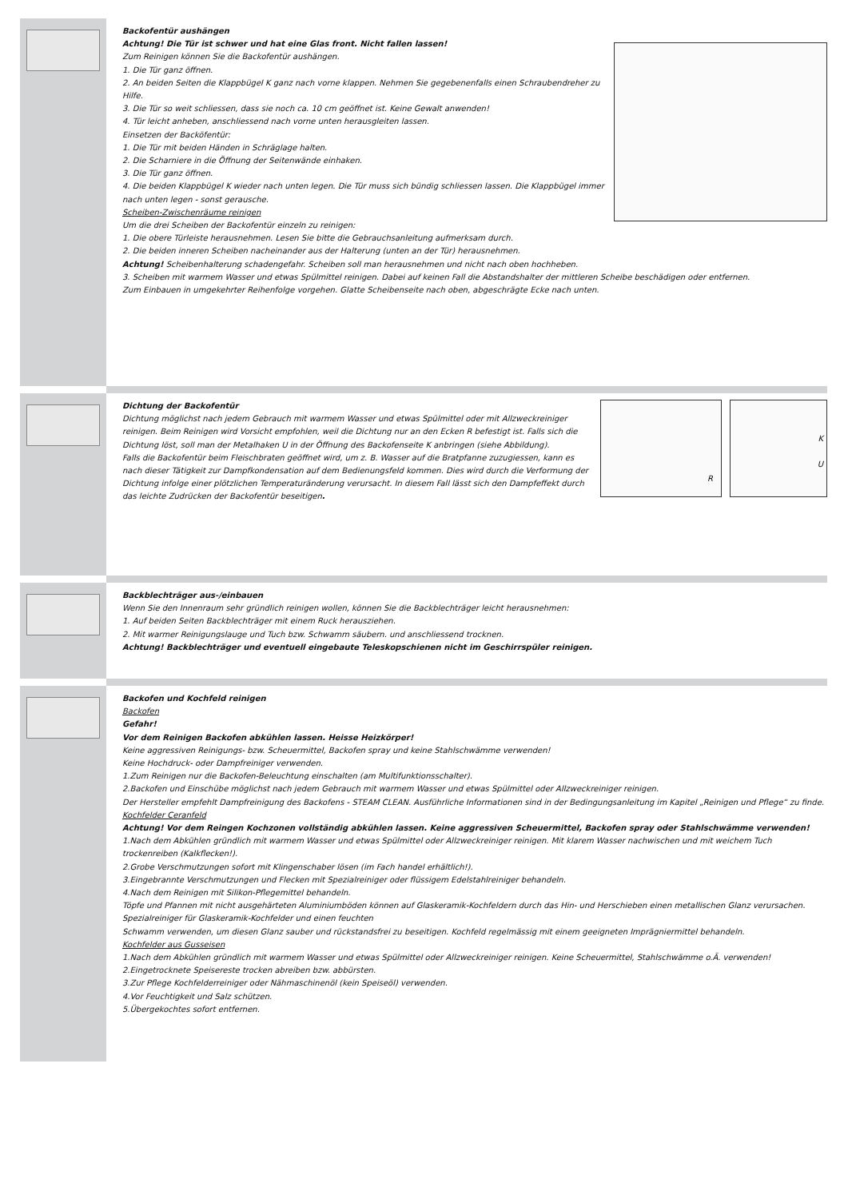Backofentür aushängen
Achtung! Die Tür ist schwer und hat eine Glas front. Nicht fallen lassen!
Zum Reinigen können Sie die Backofentür aushängen.
1. Die Tür ganz öffnen.
2. An beiden Seiten die Klappbügel K ganz nach vorne klappen. Nehmen Sie gegebenenfalls einen Schraubendreher zu Hilfe.
3. Die Tür so weit schliessen, dass sie noch ca. 10 cm geöffnet ist. Keine Gewalt anwenden!
4. Tür leicht anheben, anschliessend nach vorne unten herausgleiten lassen.
Einsetzen der Backöfentür:
1. Die Tür mit beiden Händen in Schräglage halten.
2. Die Scharniere in die Öffnung der Seitenwände einhaken.
3. Die Tür ganz öffnen.
4. Die beiden Klappbügel K wieder nach unten legen. Die Tür muss sich bündig schliessen lassen. Die Klappbügel immer nach unten legen - sonst gerausche.
Scheiben-Zwischenräume reinigen
Um die drei Scheiben der Backofentür einzeln zu reinigen:
1. Die obere Türleiste herausnehmen. Lesen Sie bitte die Gebrauchsanleitung aufmerksam durch.
2. Die beiden inneren Scheiben nacheinander aus der Halterung (unten an der Tür) herausnehmen.
Achtung! Scheibenhalterung schadengefahr. Scheiben soll man herausnehmen und nicht nach oben hochheben.
3. Scheiben mit warmem Wasser und etwas Spülmittel reinigen. Dabei auf keinen Fall die Abstandshalter der mittleren Scheibe beschädigen oder entfernen.
Zum Einbauen in umgekehrter Reihenfolge vorgehen. Glatte Scheibenseite nach oben, abgeschrägte Ecke nach unten.
K
U
R
Dichtung der Backofentür
Dichtung möglichst nach jedem Gebrauch mit warmem Wasser und etwas Spülmittel oder mit Allzweckreiniger reinigen. Beim Reinigen wird Vorsicht empfohlen, weil die Dichtung nur an den Ecken R befestigt ist. Falls sich die Dichtung löst, soll man der Metalhaken U in der Öffnung des Backofenseite K anbringen (siehe Abbildung).
Falls die Backofentür beim Fleischbraten geöffnet wird, um z. B. Wasser auf die Bratpfanne zuzugiessen, kann es nach dieser Tätigkeit zur Dampfkondensation auf dem Bedienungsfeld kommen. Dies wird durch die Verformung der Dichtung infolge einer plötzlichen Temperaturänderung verursacht. In diesem Fall lässt sich den Dampfeffekt durch das leichte Zudrücken der Backofentür beseitigen.
Backblechträger aus-/einbauen
Wenn Sie den Innenraum sehr gründlich reinigen wollen, können Sie die Backblechträger leicht herausnehmen:
1. Auf beiden Seiten Backblechträger mit einem Ruck herausziehen.
2. Mit warmer Reinigungslauge und Tuch bzw. Schwamm säubern. und anschliessend trocknen.
Achtung! Backblechträger und eventuell eingebaute Teleskopschienen nicht im Geschirrspüler reinigen.
Backofen und Kochfeld reinigen
Backofen
Gefahr!
Vor dem Reinigen Backofen abkühlen lassen. Heisse Heizkörper!
Keine aggressiven Reinigungs- bzw. Scheuermittel, Backofen spray und keine Stahlschwämme verwenden!
Keine Hochdruck- oder Dampfreiniger verwenden.
1.Zum Reinigen nur die Backofen-Beleuchtung einschalten (am Multifunktionsschalter).
2.Backofen und Einschübe möglichst nach jedem Gebrauch mit warmem Wasser und etwas Spülmittel oder Allzweckreiniger reinigen.
Der Hersteller empfehlt Dampfreinigung des Backofens - STEAM CLEAN. Ausführliche Informationen sind in der Bedingungsanleitung im Kapitel „Reinigen und Pflege“ zu finde.
Kochfelder Ceranfeld
Achtung! Vor dem Reingen Kochzonen vollständig abkühlen lassen. Keine aggressiven Scheuermittel, Backofen spray oder Stahlschwämme verwenden!
1.Nach dem Abkühlen gründlich mit warmem Wasser und etwas Spülmittel oder Allzweckreiniger reinigen. Mit klarem Wasser nachwischen und mit weichem Tuch trockenreiben (Kalkflecken!).
2.Grobe Verschmutzungen sofort mit Klingenschaber lösen (im Fach handel erhältlich!).
3.Eingebrannte Verschmutzungen und Flecken mit Spezialreiniger oder flüssigem Edelstahlreiniger behandeln.
4.Nach dem Reinigen mit Silikon-Pflegemittel behandeln.
Töpfe und Pfannen mit nicht ausgehärteten Aluminiumböden können auf Glaskeramik-Kochfeldern durch das Hin- und Herschieben einen metallischen Glanz verursachen. Spezialreiniger für Glaskeramik-Kochfelder und einen feuchten
Schwamm verwenden, um diesen Glanz sauber und rückstandsfrei zu beseitigen. Kochfeld regelmässig mit einem geeigneten Imprägniermittel behandeln.
Kochfelder aus Gusseisen
1.Nach dem Abkühlen gründlich mit warmem Wasser und etwas Spülmittel oder Allzweckreiniger reinigen. Keine Scheuermittel, Stahlschwämme o.Ä. verwenden!
2.Eingetrocknete Speisereste trocken abreiben bzw. abbürsten.
3.Zur Pflege Kochfelderreiniger oder Nähmaschinenöl (kein Speiseöl) verwenden.
4.Vor Feuchtigkeit und Salz schützen.
5.Übergekochtes sofort entfernen.